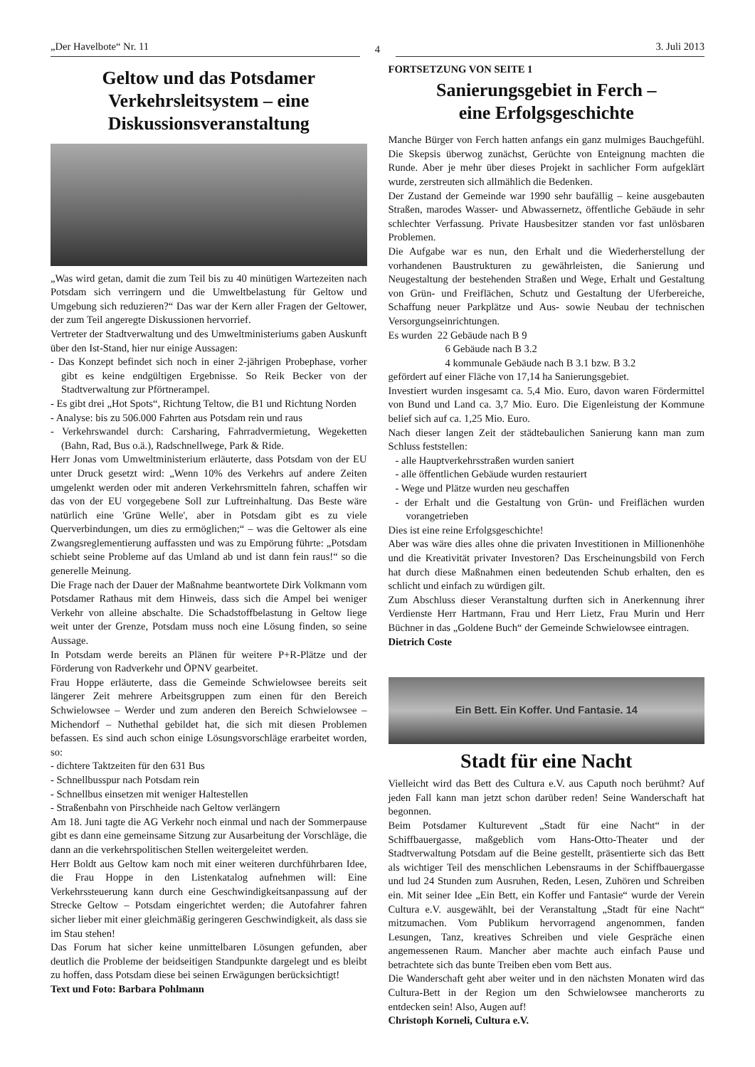„Der Havelbote“ Nr. 11
4
3. Juli 2013
Geltow und das Potsdamer Verkehrsleitsystem – eine Diskussionsveranstaltung
„Was wird getan, damit die zum Teil bis zu 40 minütigen Wartezeiten nach Potsdam sich verringern und die Umweltbelastung für Geltow und Umgebung sich reduzieren?“ Das war der Kern aller Fragen der Geltower, der zum Teil angeregte Diskussionen hervorrief.
Vertreter der Stadtverwaltung und des Umweltministeriums gaben Auskunft über den Ist-Stand, hier nur einige Aussagen:
- Das Konzept befindet sich noch in einer 2-jährigen Probephase, vorher gibt es keine endgültigen Ergebnisse. So Reik Becker von der Stadtverwaltung zur Pförtnerampel.
- Es gibt drei „Hot Spots“, Richtung Teltow, die B1 und Richtung Norden
- Analyse: bis zu 506.000 Fahrten aus Potsdam rein und raus
- Verkehrswandel durch: Carsharing, Fahrradvermietung, Wegeketten (Bahn, Rad, Bus o.ä.), Radschnellwege, Park & Ride.
Herr Jonas vom Umweltministerium erläuterte, dass Potsdam von der EU unter Druck gesetzt wird: „Wenn 10% des Verkehrs auf andere Zeiten umgelenkt werden oder mit anderen Verkehrsmitteln fahren, schaffen wir das von der EU vorgegebene Soll zur Luftreinhaltung. Das Beste wäre natürlich eine 'Grüne Welle', aber in Potsdam gibt es zu viele Querverbindungen, um dies zu ermöglichen;“ – was die Geltower als eine Zwangsreglementierung auffassten und was zu Empörung führte: „Potsdam schiebt seine Probleme auf das Umland ab und ist dann fein raus!“ so die generelle Meinung.
Die Frage nach der Dauer der Maßnahme beantwortete Dirk Volkmann vom Potsdamer Rathaus mit dem Hinweis, dass sich die Ampel bei weniger Verkehr von alleine abschalte. Die Schadstoffbelastung in Geltow liege weit unter der Grenze, Potsdam muss noch eine Lösung finden, so seine Aussage.
In Potsdam werde bereits an Plänen für weitere P+R-Plätze und der Förderung von Radverkehr und ÖPNV gearbeitet.
Frau Hoppe erläuterte, dass die Gemeinde Schwielowsee bereits seit längerer Zeit mehrere Arbeitsgruppen zum einen für den Bereich Schwielowsee – Werder und zum anderen den Bereich Schwielowsee – Michendorf – Nuthethal gebildet hat, die sich mit diesen Problemen befassen. Es sind auch schon einige Lösungsvorschläge erarbeitet worden, so:
- dichtere Taktzeiten für den 631 Bus
- Schnellbusspur nach Potsdam rein
- Schnellbus einsetzen mit weniger Haltestellen
- Straßenbahn von Pirschheide nach Geltow verlängern
Am 18. Juni tagte die AG Verkehr noch einmal und nach der Sommerpause gibt es dann eine gemeinsame Sitzung zur Ausarbeitung der Vorschläge, die dann an die verkehrspolitischen Stellen weitergeleitet werden.
Herr Boldt aus Geltow kam noch mit einer weiteren durchführbaren Idee, die Frau Hoppe in den Listenkatalog aufnehmen will: Eine Verkehrssteuerung kann durch eine Geschwindigkeitsanpassung auf der Strecke Geltow – Potsdam eingerichtet werden; die Autofahrer fahren sicher lieber mit einer gleichmäßig geringeren Geschwindigkeit, als dass sie im Stau stehen!
Das Forum hat sicher keine unmittelbaren Lösungen gefunden, aber deutlich die Probleme der beidseitigen Standpunkte dargelegt und es bleibt zu hoffen, dass Potsdam diese bei seinen Erwägungen berücksichtigt!
Text und Foto: Barbara Pohlmann
FORTSETZUNG VON SEITE 1
Sanierungsgebiet in Ferch –
eine Erfolgsgeschichte
Manche Bürger von Ferch hatten anfangs ein ganz mulmiges Bauchgefühl. Die Skepsis überwog zunächst, Gerüchte von Enteignung machten die Runde. Aber je mehr über dieses Projekt in sachlicher Form aufgeklärt wurde, zerstreuten sich allmählich die Bedenken.
Der Zustand der Gemeinde war 1990 sehr baufällig – keine ausgebauten Straßen, marodes Wasser- und Abwassernetz, öffentliche Gebäude in sehr schlechter Verfassung. Private Hausbesitzer standen vor fast unlösbaren Problemen.
Die Aufgabe war es nun, den Erhalt und die Wiederherstellung der vorhandenen Baustrukturen zu gewährleisten, die Sanierung und Neugestaltung der bestehenden Straßen und Wege, Erhalt und Gestaltung von Grün- und Freiflächen, Schutz und Gestaltung der Uferbereiche, Schaffung neuer Parkplätze und Aus- sowie Neubau der technischen Versorgungseinrichtungen.
Es wurden 22 Gebäude nach B 9
6 Gebäude nach B 3.2
4 kommunale Gebäude nach B 3.1 bzw. B 3.2
gefördert auf einer Fläche von 17,14 ha Sanierungsgebiet.
Investiert wurden insgesamt ca. 5,4 Mio. Euro, davon waren Fördermittel von Bund und Land ca. 3,7 Mio. Euro. Die Eigenleistung der Kommune belief sich auf ca. 1,25 Mio. Euro.
Nach dieser langen Zeit der städtebaulichen Sanierung kann man zum Schluss feststellen:
- alle Hauptverkehrsstraßen wurden saniert
- alle öffentlichen Gebäude wurden restauriert
- Wege und Plätze wurden neu geschaffen
- der Erhalt und die Gestaltung von Grün- und Freiflächen wurden vorangetrieben
Dies ist eine reine Erfolgsgeschichte!
Aber was wäre dies alles ohne die privaten Investitionen in Millionenhöhe und die Kreativität privater Investoren? Das Erscheinungsbild von Ferch hat durch diese Maßnahmen einen bedeutenden Schub erhalten, den es schlicht und einfach zu würdigen gilt.
Zum Abschluss dieser Veranstaltung durften sich in Anerkennung ihrer Verdienste Herr Hartmann, Frau und Herr Lietz, Frau Murin und Herr Büchner in das „Goldene Buch“ der Gemeinde Schwielowsee eintragen.
Dietrich Coste
Ein Bett. Ein Koffer. Und Fantasie. 14
Stadt für eine Nacht
Vielleicht wird das Bett des Cultura e.V. aus Caputh noch berühmt? Auf jeden Fall kann man jetzt schon darüber reden! Seine Wanderschaft hat begonnen.
Beim Potsdamer Kulturevent „Stadt für eine Nacht“ in der Schiffbauergasse, maßgeblich vom Hans-Otto-Theater und der Stadtverwaltung Potsdam auf die Beine gestellt, präsentierte sich das Bett als wichtiger Teil des menschlichen Lebensraums in der Schiffbauergasse und lud 24 Stunden zum Ausruhen, Reden, Lesen, Zuhören und Schreiben ein. Mit seiner Idee „Ein Bett, ein Koffer und Fantasie“ wurde der Verein Cultura e.V. ausgewählt, bei der Veranstaltung „Stadt für eine Nacht“ mitzumachen. Vom Publikum hervorragend angenommen, fanden Lesungen, Tanz, kreatives Schreiben und viele Gespräche einen angemessenen Raum. Mancher aber machte auch einfach Pause und betrachtete sich das bunte Treiben eben vom Bett aus.
Die Wanderschaft geht aber weiter und in den nächsten Monaten wird das Cultura-Bett in der Region um den Schwielowsee mancherorts zu entdecken sein! Also, Augen auf!
Christoph Korneli, Cultura e.V.